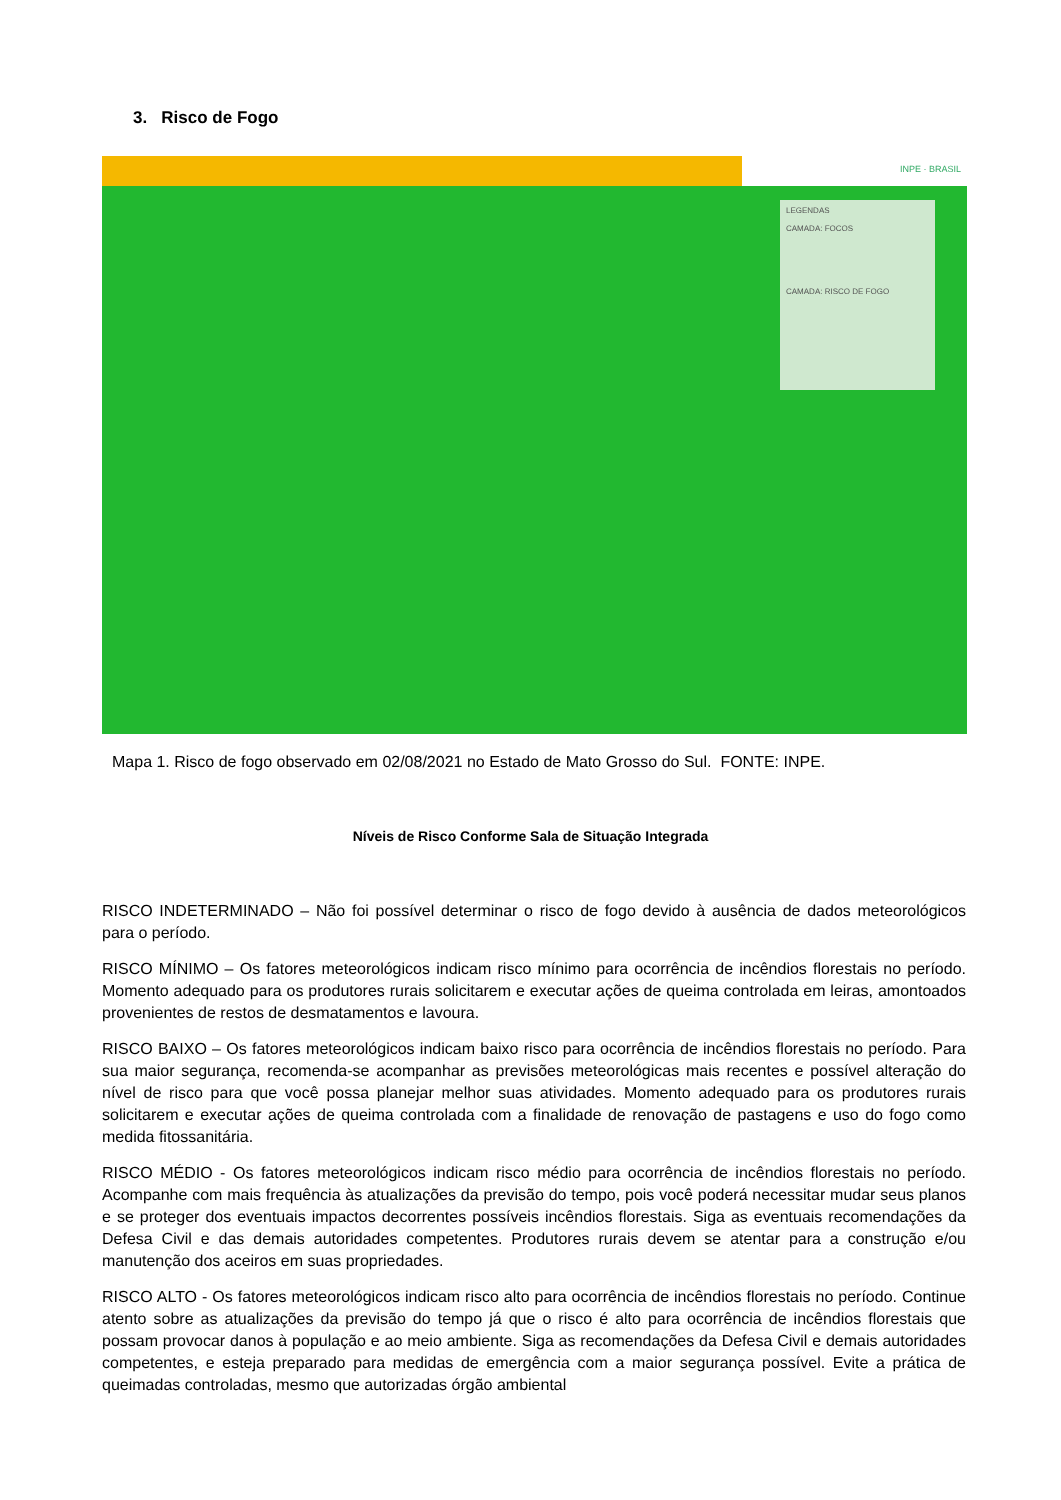3. Risco de Fogo
INPE · BRASIL
LEGENDAS
CAMADA: FOCOS
CAMADA: RISCO DE FOGO
Mapa 1. Risco de fogo observado em 02/08/2021 no Estado de Mato Grosso do Sul. FONTE: INPE.
Níveis de Risco Conforme Sala de Situação Integrada
RISCO INDETERMINADO – Não foi possível determinar o risco de fogo devido à ausência de dados meteorológicos para o período.
RISCO MÍNIMO – Os fatores meteorológicos indicam risco mínimo para ocorrência de incêndios florestais no período. Momento adequado para os produtores rurais solicitarem e executar ações de queima controlada em leiras, amontoados provenientes de restos de desmatamentos e lavoura.
RISCO BAIXO – Os fatores meteorológicos indicam baixo risco para ocorrência de incêndios florestais no período. Para sua maior segurança, recomenda-se acompanhar as previsões meteorológicas mais recentes e possível alteração do nível de risco para que você possa planejar melhor suas atividades. Momento adequado para os produtores rurais solicitarem e executar ações de queima controlada com a finalidade de renovação de pastagens e uso do fogo como medida fitossanitária.
RISCO MÉDIO - Os fatores meteorológicos indicam risco médio para ocorrência de incêndios florestais no período. Acompanhe com mais frequência às atualizações da previsão do tempo, pois você poderá necessitar mudar seus planos e se proteger dos eventuais impactos decorrentes possíveis incêndios florestais. Siga as eventuais recomendações da Defesa Civil e das demais autoridades competentes. Produtores rurais devem se atentar para a construção e/ou manutenção dos aceiros em suas propriedades.
RISCO ALTO - Os fatores meteorológicos indicam risco alto para ocorrência de incêndios florestais no período. Continue atento sobre as atualizações da previsão do tempo já que o risco é alto para ocorrência de incêndios florestais que possam provocar danos à população e ao meio ambiente. Siga as recomendações da Defesa Civil e demais autoridades competentes, e esteja preparado para medidas de emergência com a maior segurança possível. Evite a prática de queimadas controladas, mesmo que autorizadas órgão ambiental